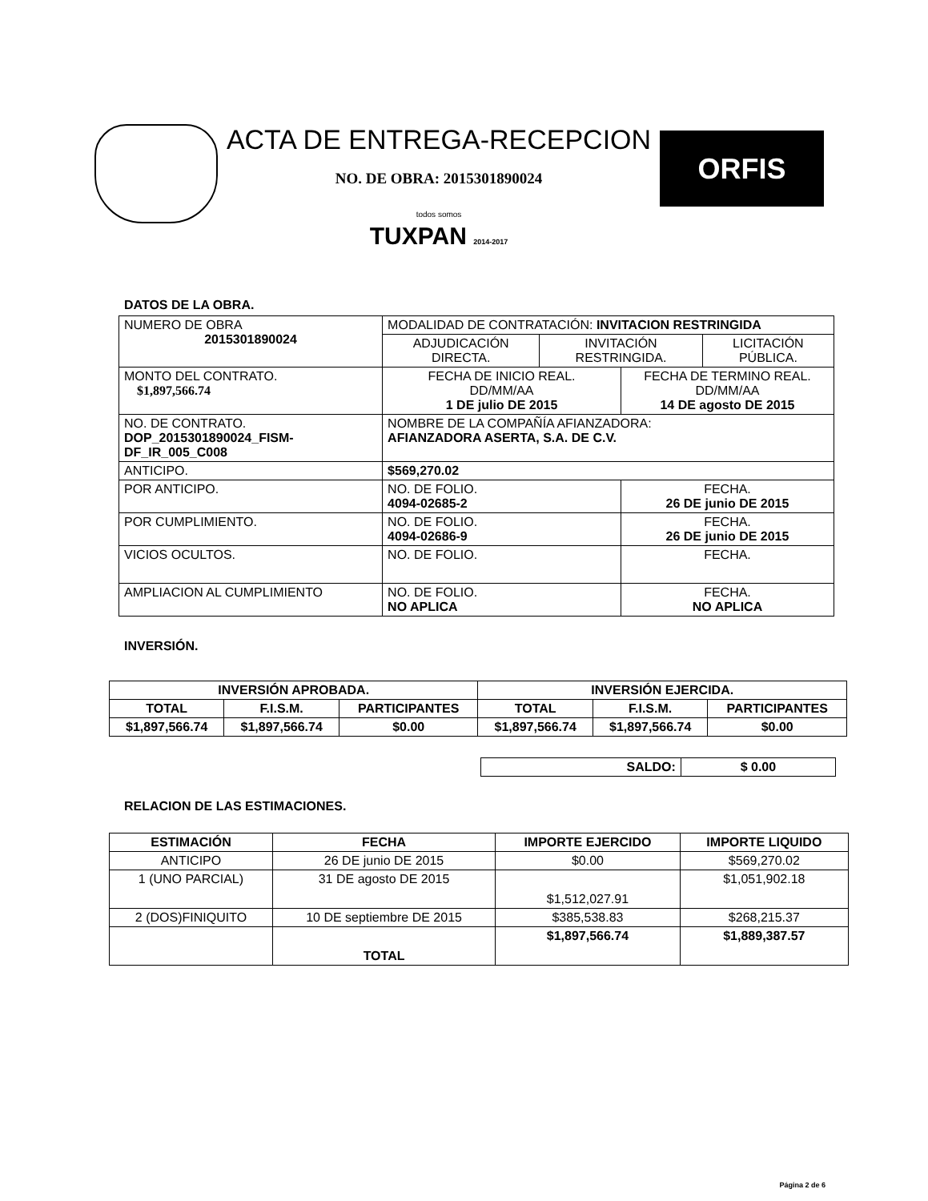ACTA DE ENTREGA-RECEPCION
NO. DE OBRA: 2015301890024
todos somos
TUXPAN 2014-2017
ORFIS
DATOS DE LA OBRA.
| NUMERO DE OBRA 2015301890024 | MODALIDAD DE CONTRATACIÓN: INVITACION RESTRINGIDA | | | |
| | ADJUDICACIÓN DIRECTA. | INVITACIÓN RESTRINGIDA. | | LICITACIÓN PÚBLICA. |
| MONTO DEL CONTRATO. $1,897,566.74 | FECHA DE INICIO REAL. DD/MM/AA 1 DE julio DE 2015 | | FECHA DE TERMINO REAL. DD/MM/AA 14 DE agosto DE 2015 | |
| NO. DE CONTRATO. DOP_2015301890024_FISM-DF_IR_005_C008 | NOMBRE DE LA COMPAÑÍA AFIANZADORA: AFIANZADORA ASERTA, S.A. DE C.V. | | | |
| ANTICIPO. | $569,270.02 | | | |
| POR ANTICIPO. | NO. DE FOLIO. 4094-02685-2 | | FECHA. 26 DE junio DE 2015 | |
| POR CUMPLIMIENTO. | NO. DE FOLIO. 4094-02686-9 | | FECHA. 26 DE junio DE 2015 | |
| VICIOS OCULTOS. | NO. DE FOLIO. | | FECHA. | |
| AMPLIACION AL CUMPLIMIENTO | NO. DE FOLIO. NO APLICA | | FECHA. NO APLICA | |
INVERSIÓN.
| INVERSIÓN APROBADA. | | | INVERSIÓN EJERCIDA. | | |
| TOTAL | F.I.S.M. | PARTICIPANTES | TOTAL | F.I.S.M. | PARTICIPANTES |
| $1,897,566.74 | $1,897,566.74 | $0.00 | $1,897,566.74 | $1,897,566.74 | $0.00 |
| SALDO: | $ 0.00 |
RELACION DE LAS ESTIMACIONES.
| ESTIMACIÓN | FECHA | IMPORTE EJERCIDO | IMPORTE LIQUIDO |
| ANTICIPO | 26 DE junio DE 2015 | $0.00 | $569,270.02 |
| 1 (UNO PARCIAL) | 31 DE agosto DE 2015 | $1,512,027.91 | $1,051,902.18 |
| 2 (DOS)FINIQUITO | 10 DE septiembre DE 2015 | $385,538.83 | $268,215.37 |
| | TOTAL | $1,897,566.74 | $1,889,387.57 |
Página 2 de 6